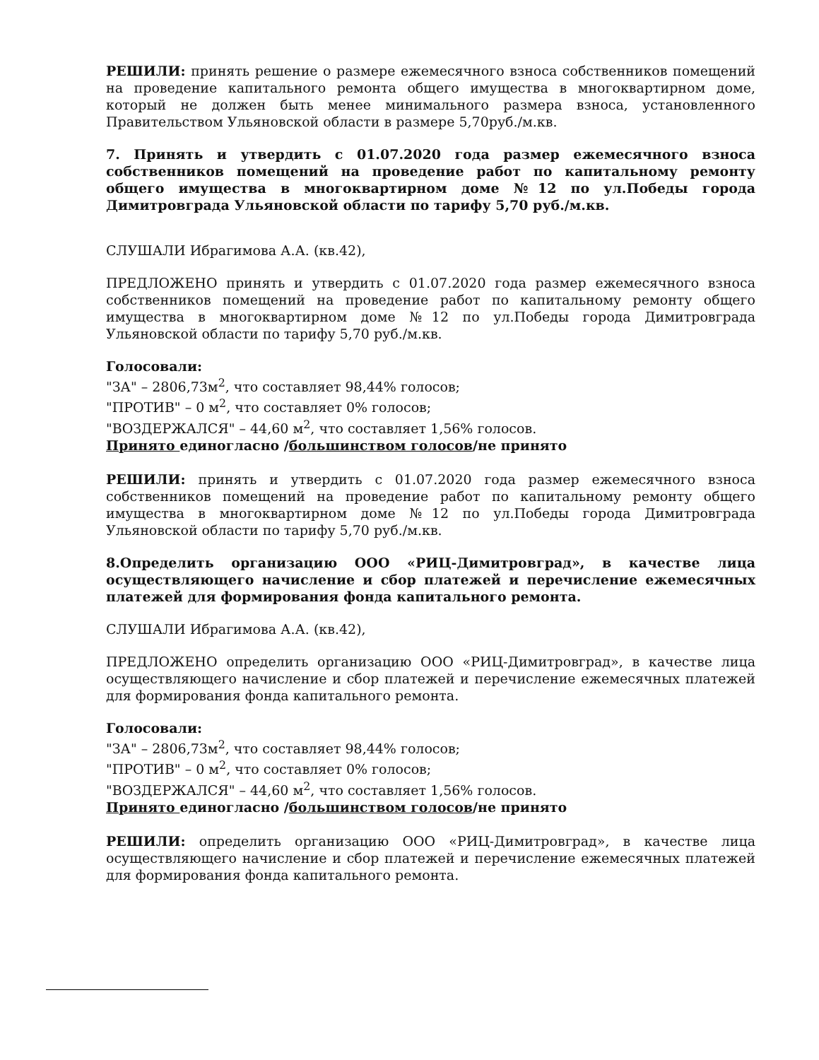РЕШИЛИ: принять решение о размере ежемесячного взноса собственников помещений на проведение капитального ремонта общего имущества в многоквартирном доме, который не должен быть менее минимального размера взноса, установленного Правительством Ульяновской области в размере 5,70руб./м.кв.
7. Принять и утвердить с 01.07.2020 года размер ежемесячного взноса собственников помещений на проведение работ по капитальному ремонту общего имущества в многоквартирном доме №12 по ул.Победы города Димитровграда Ульяновской области по тарифу 5,70 руб./м.кв.
СЛУШАЛИ Ибрагимова А.А. (кв.42),
ПРЕДЛОЖЕНО принять и утвердить с 01.07.2020 года размер ежемесячного взноса собственников помещений на проведение работ по капитальному ремонту общего имущества в многоквартирном доме №12 по ул.Победы города Димитровграда Ульяновской области по тарифу 5,70 руб./м.кв.
Голосовали:
"ЗА" – 2806,73м<sup>2</sup>, что составляет 98,44% голосов;
"ПРОТИВ" – 0 м<sup>2</sup>, что составляет 0% голосов;
"ВОЗДЕРЖАЛСЯ" – 44,60 м<sup>2</sup>, что составляет 1,56% голосов.
Принято единогласно /большинством голосов/не принято
РЕШИЛИ: принять и утвердить с 01.07.2020 года размер ежемесячного взноса собственников помещений на проведение работ по капитальному ремонту общего имущества в многоквартирном доме №12 по ул.Победы города Димитровграда Ульяновской области по тарифу 5,70 руб./м.кв.
8.Определить организацию ООО «РИЦ-Димитровград», в качестве лица осуществляющего начисление и сбор платежей и перечисление ежемесячных платежей для формирования фонда капитального ремонта.
СЛУШАЛИ Ибрагимова А.А. (кв.42),
ПРЕДЛОЖЕНО определить организацию ООО «РИЦ-Димитровград», в качестве лица осуществляющего начисление и сбор платежей и перечисление ежемесячных платежей для формирования фонда капитального ремонта.
Голосовали:
"ЗА" – 2806,73м<sup>2</sup>, что составляет 98,44% голосов;
"ПРОТИВ" – 0 м<sup>2</sup>, что составляет 0% голосов;
"ВОЗДЕРЖАЛСЯ" – 44,60 м<sup>2</sup>, что составляет 1,56% голосов.
Принято единогласно /большинством голосов/не принято
РЕШИЛИ: определить организацию ООО «РИЦ-Димитровград», в качестве лица осуществляющего начисление и сбор платежей и перечисление ежемесячных платежей для формирования фонда капитального ремонта.